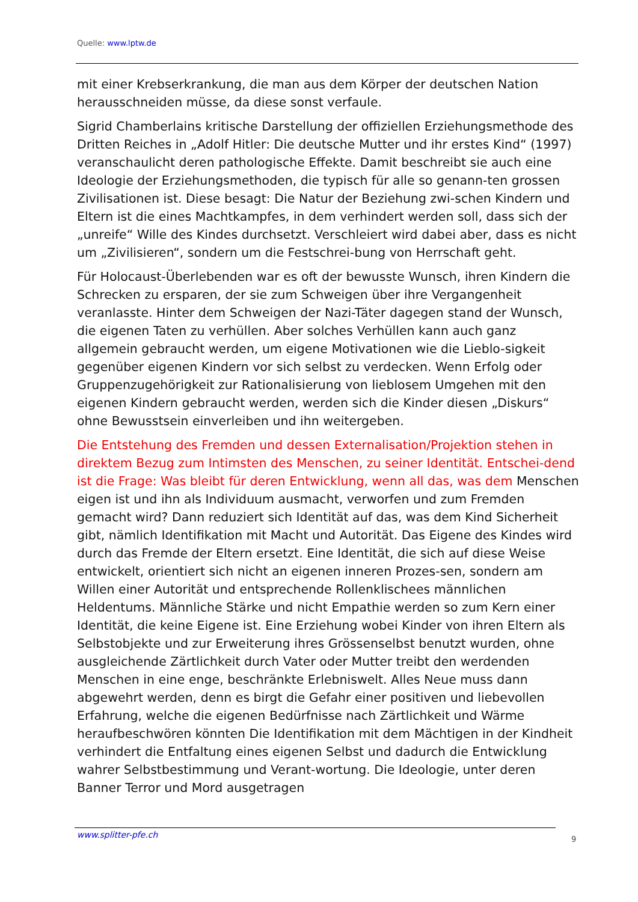Quelle: www.lptw.de
mit einer Krebserkrankung, die man aus dem Körper der deutschen Nation herausschneiden müsse, da diese sonst verfaule.
Sigrid Chamberlains kritische Darstellung der offiziellen Erziehungsmethode des Dritten Reiches in „Adolf Hitler: Die deutsche Mutter und ihr erstes Kind“ (1997) veranschaulicht deren pathologische Effekte. Damit beschreibt sie auch eine Ideologie der Erziehungsmethoden, die typisch für alle so genann-ten grossen Zivilisationen ist. Diese besagt: Die Natur der Beziehung zwi-schen Kindern und Eltern ist die eines Machtkampfes, in dem verhindert werden soll, dass sich der „unreife“ Wille des Kindes durchsetzt. Verschleiert wird dabei aber, dass es nicht um „Zivilisieren“, sondern um die Festschrei-bung von Herrschaft geht.
Für Holocaust-Überlebenden war es oft der bewusste Wunsch, ihren Kindern die Schrecken zu ersparen, der sie zum Schweigen über ihre Vergangenheit veranlasste. Hinter dem Schweigen der Nazi-Täter dagegen stand der Wunsch, die eigenen Taten zu verhüllen. Aber solches Verhüllen kann auch ganz allgemein gebraucht werden, um eigene Motivationen wie die Lieblo-sigkeit gegenüber eigenen Kindern vor sich selbst zu verdecken. Wenn Erfolg oder Gruppenzugehörigkeit zur Rationalisierung von lieblosem Umgehen mit den eigenen Kindern gebraucht werden, werden sich die Kinder diesen „Diskurs“ ohne Bewusstsein einverleiben und ihn weitergeben.
Die Entstehung des Fremden und dessen Externalisation/Projektion stehen in direktem Bezug zum Intimsten des Menschen, zu seiner Identität. Entschei-dend ist die Frage: Was bleibt für deren Entwicklung, wenn all das, was dem Menschen eigen ist und ihn als Individuum ausmacht, verworfen und zum Fremden gemacht wird? Dann reduziert sich Identität auf das, was dem Kind Sicherheit gibt, nämlich Identifikation mit Macht und Autorität. Das Eigene des Kindes wird durch das Fremde der Eltern ersetzt. Eine Identität, die sich auf diese Weise entwickelt, orientiert sich nicht an eigenen inneren Prozes-sen, sondern am Willen einer Autorität und entsprechende Rollenklischees männlichen Heldentums. Männliche Stärke und nicht Empathie werden so zum Kern einer Identität, die keine Eigene ist. Eine Erziehung wobei Kinder von ihren Eltern als Selbstobjekte und zur Erweiterung ihres Grössenselbst benutzt wurden, ohne ausgleichende Zärtlichkeit durch Vater oder Mutter treibt den werdenden Menschen in eine enge, beschränkte Erlebniswelt. Alles Neue muss dann abgewehrt werden, denn es birgt die Gefahr einer positiven und liebevollen Erfahrung, welche die eigenen Bedürfnisse nach Zärtlichkeit und Wärme heraufbeschwören könnten Die Identifikation mit dem Mächtigen in der Kindheit verhindert die Entfaltung eines eigenen Selbst und dadurch die Entwicklung wahrer Selbstbestimmung und Verant-wortung. Die Ideologie, unter deren Banner Terror und Mord ausgetragen
www.splitter-pfe.ch 9